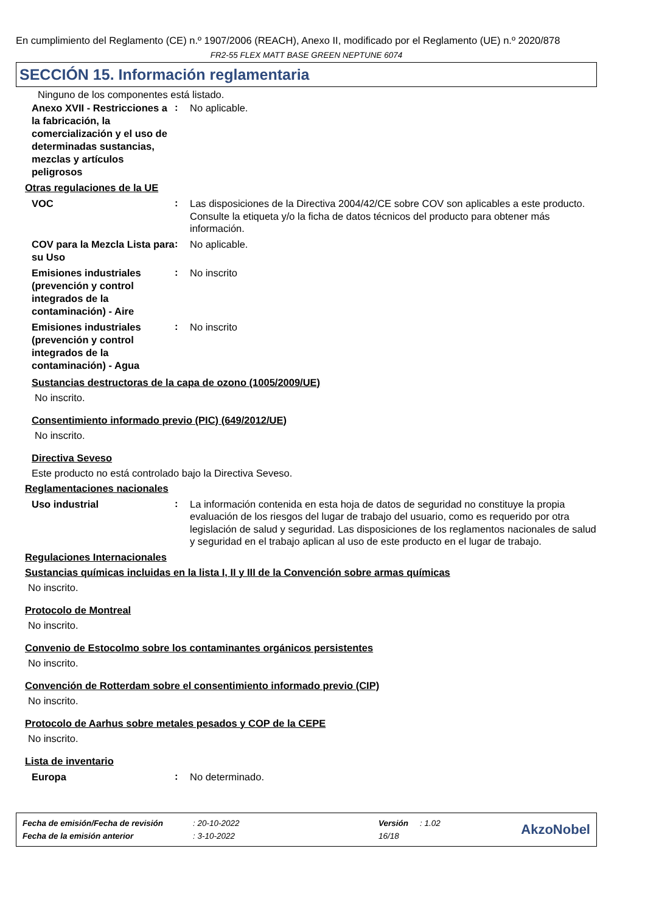En cumplimiento del Reglamento (CE) n.º 1907/2006 (REACH), Anexo II, modificado por el Reglamento (UE) n.º 2020/878
FR2-55 FLEX MATT BASE GREEN NEPTUNE 6074
SECCIÓN 15. Información reglamentaria
Ninguno de los componentes está listado.
Anexo XVII - Restricciones a la fabricación, la comercialización y el uso de determinadas sustancias, mezclas y artículos peligrosos
:
No aplicable.
Otras regulaciones de la UE
VOC
:
Las disposiciones de la Directiva 2004/42/CE sobre COV son aplicables a este producto. Consulte la etiqueta y/o la ficha de datos técnicos del producto para obtener más información.
COV para la Mezcla Lista para su Uso
:
No aplicable.
Emisiones industriales (prevención y control integrados de la contaminación) - Aire
:
No inscrito
Emisiones industriales (prevención y control integrados de la contaminación) - Agua
:
No inscrito
Sustancias destructoras de la capa de ozono (1005/2009/UE)
No inscrito.
Consentimiento informado previo (PIC) (649/2012/UE)
No inscrito.
Directiva Seveso
Este producto no está controlado bajo la Directiva Seveso.
Reglamentaciones nacionales
Uso industrial
:
La información contenida en esta hoja de datos de seguridad no constituye la propia evaluación de los riesgos del lugar de trabajo del usuario, como es requerido por otra legislación de salud y seguridad. Las disposiciones de los reglamentos nacionales de salud y seguridad en el trabajo aplican al uso de este producto en el lugar de trabajo.
Regulaciones Internacionales
Sustancias químicas incluidas en la lista I, II y III de la Convención sobre armas químicas
No inscrito.
Protocolo de Montreal
No inscrito.
Convenio de Estocolmo sobre los contaminantes orgánicos persistentes
No inscrito.
Convención de Rotterdam sobre el consentimiento informado previo (CIP)
No inscrito.
Protocolo de Aarhus sobre metales pesados y COP de la CEPE
No inscrito.
Lista de inventario
Europa
:
No determinado.
| Fecha de emisión/Fecha de revisión | : 20-10-2022 | Versión | : 1.02 |
| Fecha de la emisión anterior | : 3-10-2022 | 16/18 | |
AkzoNobel